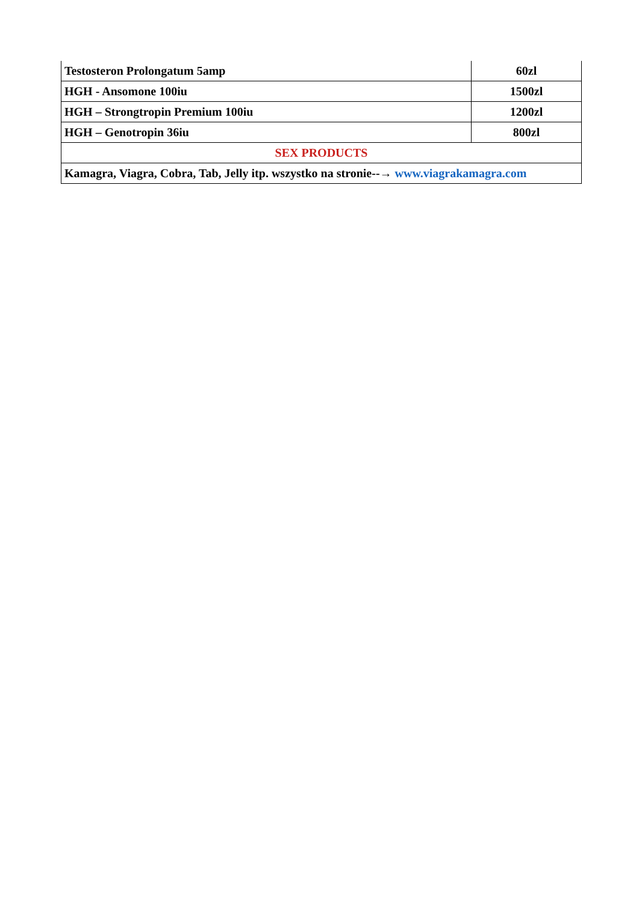| Testosteron Prolongatum 5amp | 60zl |
| HGH - Ansomone 100iu | 1500zl |
| HGH – Strongtropin Premium 100iu | 1200zl |
| HGH – Genotropin 36iu | 800zl |
| SEX PRODUCTS | |
| Kamagra, Viagra, Cobra, Tab, Jelly itp. wszystko na stronie--→ www.viagrakamagra.com | |